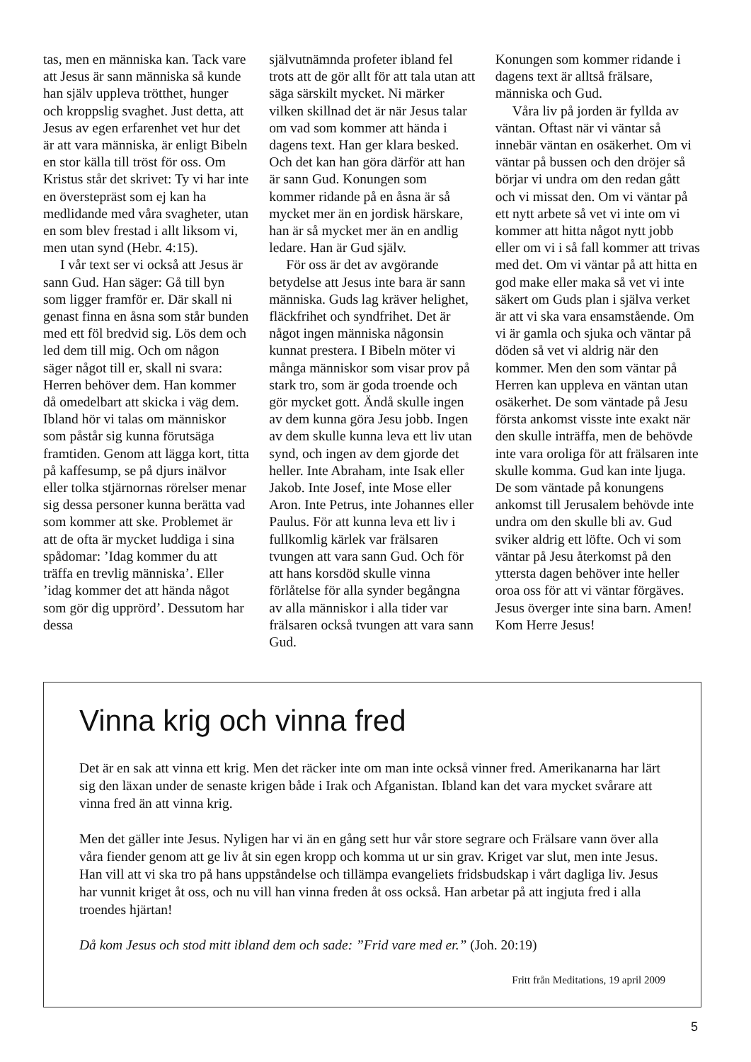tas, men en människa kan. Tack vare att Jesus är sann människa så kunde han själv uppleva trötthet, hunger och kroppslig svaghet. Just detta, att Jesus av egen erfarenhet vet hur det är att vara människa, är enligt Bibeln en stor källa till tröst för oss. Om Kristus står det skrivet: Ty vi har inte en överstepräst som ej kan ha medlidande med våra svagheter, utan en som blev frestad i allt liksom vi, men utan synd (Hebr. 4:15).
I vår text ser vi också att Jesus är sann Gud. Han säger: Gå till byn som ligger framför er. Där skall ni genast finna en åsna som står bunden med ett föl bredvid sig. Lös dem och led dem till mig. Och om någon säger något till er, skall ni svara: Herren behöver dem. Han kommer då omedelbart att skicka i väg dem. Ibland hör vi talas om människor som påstår sig kunna förutsäga framtiden. Genom att lägga kort, titta på kaffesump, se på djurs inälvor eller tolka stjärnornas rörelser menar sig dessa personer kunna berätta vad som kommer att ske. Problemet är att de ofta är mycket luddiga i sina spådomar: ’Idag kommer du att träffa en trevlig människa’. Eller ’idag kommer det att hända något som gör dig upprörd’. Dessutom har dessa
självutnämnda profeter ibland fel trots att de gör allt för att tala utan att säga särskilt mycket. Ni märker vilken skillnad det är när Jesus talar om vad som kommer att hända i dagens text. Han ger klara besked. Och det kan han göra därför att han är sann Gud. Konungen som kommer ridande på en åsna är så mycket mer än en jordisk härskare, han är så mycket mer än en andlig ledare. Han är Gud själv.
För oss är det av avgörande betydelse att Jesus inte bara är sann människa. Guds lag kräver helighet, fläckfrihet och syndfrihet. Det är något ingen människa någonsin kunnat prestera. I Bibeln möter vi många människor som visar prov på stark tro, som är goda troende och gör mycket gott. Ändå skulle ingen av dem kunna göra Jesu jobb. Ingen av dem skulle kunna leva ett liv utan synd, och ingen av dem gjorde det heller. Inte Abraham, inte Isak eller Jakob. Inte Josef, inte Mose eller Aron. Inte Petrus, inte Johannes eller Paulus. För att kunna leva ett liv i fullkomlig kärlek var frälsaren tvungen att vara sann Gud. Och för att hans korsdöd skulle vinna förlåtelse för alla synder begångna av alla människor i alla tider var frälsaren också tvungen att vara sann Gud.
Konungen som kommer ridande i dagens text är alltså frälsare, människa och Gud.
Våra liv på jorden är fyllda av väntan. Oftast när vi väntar så innebär väntan en osäkerhet. Om vi väntar på bussen och den dröjer så börjar vi undra om den redan gått och vi missat den. Om vi väntar på ett nytt arbete så vet vi inte om vi kommer att hitta något nytt jobb eller om vi i så fall kommer att trivas med det. Om vi väntar på att hitta en god make eller maka så vet vi inte säkert om Guds plan i själva verket är att vi ska vara ensamstående. Om vi är gamla och sjuka och väntar på döden så vet vi aldrig när den kommer. Men den som väntar på Herren kan uppleva en väntan utan osäkerhet. De som väntade på Jesu första ankomst visste inte exakt när den skulle inträffa, men de behövde inte vara oroliga för att frälsaren inte skulle komma. Gud kan inte ljuga. De som väntade på konungens ankomst till Jerusalem behövde inte undra om den skulle bli av. Gud sviker aldrig ett löfte. Och vi som väntar på Jesu återkomst på den yttersta dagen behöver inte heller oroa oss för att vi väntar förgäves. Jesus överger inte sina barn. Amen! Kom Herre Jesus!
Vinna krig och vinna fred
Det är en sak att vinna ett krig. Men det räcker inte om man inte också vinner fred. Amerikanarna har lärt sig den läxan under de senaste krigen både i Irak och Afganistan. Ibland kan det vara mycket svårare att vinna fred än att vinna krig.
Men det gäller inte Jesus. Nyligen har vi än en gång sett hur vår store segrare och Frälsare vann över alla våra fiender genom att ge liv åt sin egen kropp och komma ut ur sin grav. Kriget var slut, men inte Jesus. Han vill att vi ska tro på hans uppståndelse och tillämpa evangeliets fridsbudskap i vårt dagliga liv. Jesus har vunnit kriget åt oss, och nu vill han vinna freden åt oss också. Han arbetar på att ingjuta fred i alla troendes hjärtan!
Då kom Jesus och stod mitt ibland dem och sade: ”Frid vare med er.” (Joh. 20:19)
Fritt från Meditations, 19 april 2009
5